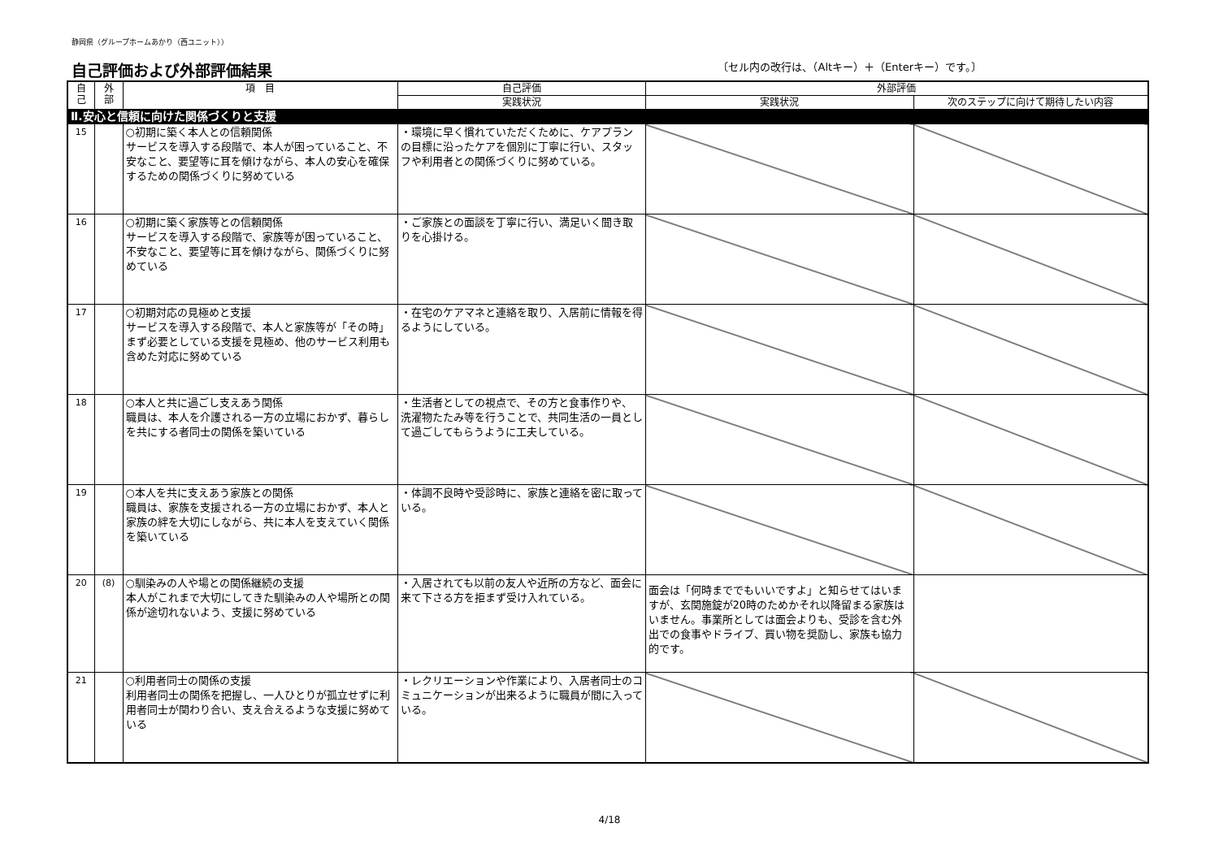静岡県（グループホームあかり（西ユニット））
自己評価および外部評価結果
〔セル内の改行は、（Altキー）＋（Enterキー）です。〕
| 自 己 | 外 部 | 項 目 | 自己評価 | 外部評価 | |
| --- | --- | --- | --- | --- | --- |
| | | | 実践状況 | 実践状況 | 次のステップに向けて期待したい内容 |
| Ⅱ.安心と信頼に向けた関係づくりと支援 | | | | | |
| 15 | | ○初期に築く本人との信頼関係 サービスを導入する段階で、本人が困っていること、不安なこと、要望等に耳を傾けながら、本人の安心を確保するための関係づくりに努めている | ・環境に早く慣れていただくために、ケアプランの目標に沿ったケアを個別に丁寧に行い、スタッフや利用者との関係づくりに努めている。 | | |
| 16 | | ○初期に築く家族等との信頼関係 サービスを導入する段階で、家族等が困っていること、不安なこと、要望等に耳を傾けながら、関係づくりに努めている | ・ご家族との面談を丁寧に行い、満足いく聞き取りを心掛ける。 | | |
| 17 | | ○初期対応の見極めと支援 サービスを導入する段階で、本人と家族等が「その時」まず必要としている支援を見極め、他のサービス利用も含めた対応に努めている | ・在宅のケアマネと連絡を取り、入居前に情報を得るようにしている。 | | |
| 18 | | ○本人と共に過ごし支えあう関係 職員は、本人を介護される一方の立場におかず、暮らしを共にする者同士の関係を築いている | ・生活者としての視点で、その方と食事作りや、 洗濯物たたみ等を行うことで、共同生活の一員として過ごしてもらうように工夫している。 | | |
| 19 | | ○本人を共に支えあう家族との関係 職員は、家族を支援される一方の立場におかず、本人と家族の絆を大切にしながら、共に本人を支えていく関係を築いている | ・体調不良時や受診時に、家族と連絡を密に取っている。 | | |
| 20 | (8) | ○馴染みの人や場との関係継続の支援 本人がこれまで大切にしてきた馴染みの人や場所との関係が途切れないよう、支援に努めている | ・入居されても以前の友人や近所の方など、面会に来て下さる方を拒まず受け入れている。 | 面会は「何時まででもいいですよ」と知らせてはいますが、玄関施錠が20時のためかそれ以降留まる家族はいません。事業所としては面会よりも、受診を含む外出での食事やドライブ、買い物を奨励し、家族も協力的です。 | |
| 21 | | ○利用者同士の関係の支援 利用者同士の関係を把握し、一人ひとりが孤立せずに利用者同士が関わり合い、支え合えるような支援に努めている | ・レクリエーションや作業により、入居者同士のコミュニケーションが出来るように職員が間に入っている。 | | |
4/18